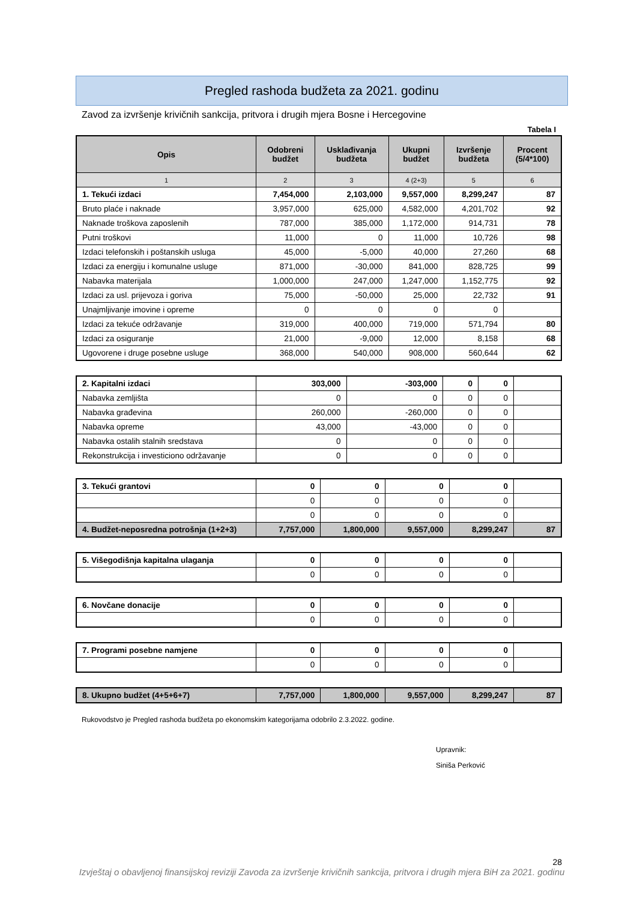Pregled rashoda budžeta za 2021. godinu
Zavod za izvršenje krivičnih sankcija, pritvora i drugih mjera Bosne i Hercegovine
Tabela I
| Opis | Odobreni budžet | Usklađivanja budžeta | Ukupni budžet | Izvršenje budžeta | Procent (5/4*100) |
| --- | --- | --- | --- | --- | --- |
| 1 | 2 | 3 | 4 (2+3) | 5 | 6 |
| 1. Tekući izdaci | 7,454,000 | 2,103,000 | 9,557,000 | 8,299,247 | 87 |
| Bruto plaće i naknade | 3,957,000 | 625,000 | 4,582,000 | 4,201,702 | 92 |
| Naknade troškova zaposlenih | 787,000 | 385,000 | 1,172,000 | 914,731 | 78 |
| Putni troškovi | 11,000 | 0 | 11,000 | 10,726 | 98 |
| Izdaci telefonskih i poštanskih usluga | 45,000 | -5,000 | 40,000 | 27,260 | 68 |
| Izdaci za energiju i komunalne usluge | 871,000 | -30,000 | 841,000 | 828,725 | 99 |
| Nabavka materijala | 1,000,000 | 247,000 | 1,247,000 | 1,152,775 | 92 |
| Izdaci za usl. prijevoza i goriva | 75,000 | -50,000 | 25,000 | 22,732 | 91 |
| Unajmljivanje imovine i opreme | 0 | 0 | 0 | 0 | |
| Izdaci za tekuće održavanje | 319,000 | 400,000 | 719,000 | 571,794 | 80 |
| Izdaci za osiguranje | 21,000 | -9,000 | 12,000 | 8,158 | 68 |
| Ugovorene i druge posebne usluge | 368,000 | 540,000 | 908,000 | 560,644 | 62 |
| 2. Kapitalni izdaci | 303,000 | -303,000 | 0 | 0 | |
| Nabavka zemljišta | 0 | 0 | 0 | 0 | |
| Nabavka građevina | 260,000 | -260,000 | 0 | 0 | |
| Nabavka opreme | 43,000 | -43,000 | 0 | 0 | |
| Nabavka ostalih stalnih sredstava | 0 | 0 | 0 | 0 | |
| Rekonstrukcija i investiciono održavanje | 0 | 0 | 0 | 0 | |
| 3. Tekući grantovi | 0 | 0 | 0 | 0 | |
| | 0 | 0 | 0 | 0 | |
| | 0 | 0 | 0 | 0 | |
| 4. Budžet-neposredna potrošnja (1+2+3) | 7,757,000 | 1,800,000 | 9,557,000 | 8,299,247 | 87 |
| 5. Višegodišnja kapitalna ulaganja | 0 | 0 | 0 | 0 | |
| | 0 | 0 | 0 | 0 | |
| 6. Novčane donacije | 0 | 0 | 0 | 0 | |
| | 0 | 0 | 0 | 0 | |
| 7. Programi posebne namjene | 0 | 0 | 0 | 0 | |
| | 0 | 0 | 0 | 0 | |
| 8. Ukupno budžet (4+5+6+7) | 7,757,000 | 1,800,000 | 9,557,000 | 8,299,247 | 87 |
Rukovodstvo je Pregled rashoda budžeta po ekonomskim kategorijama odobrilo 2.3.2022. godine.
Upravnik:
Siniša Perković
28
Izvještaj o obavljenoj finansijskoj reviziji Zavoda za izvršenje krivičnih sankcija, pritvora i drugih mjera BiH za 2021. godinu